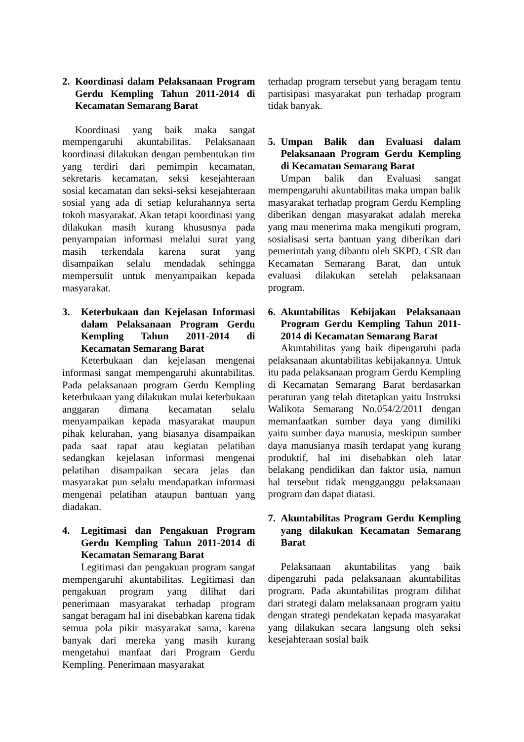2. Koordinasi dalam Pelaksanaan Program Gerdu Kempling Tahun 2011-2014 di Kecamatan Semarang Barat
Koordinasi yang baik maka sangat mempengaruhi akuntabilitas. Pelaksanaan koordinasi dilakukan dengan pembentukan tim yang terdiri dari pemimpin kecamatan, sekretaris kecamatan, seksi kesejahteraan sosial kecamatan dan seksi-seksi kesejahteraan sosial yang ada di setiap kelurahannya serta tokoh masyarakat. Akan tetapi koordinasi yang dilakukan masih kurang khususnya pada penyampaian informasi melalui surat yang masih terkendala karena surat yang disampaikan selalu mendadak sehingga mempersulit untuk menyampaikan kepada masyarakat.
3. Keterbukaan dan Kejelasan Informasi dalam Pelaksanaan Program Gerdu Kempling Tahun 2011-2014 di Kecamatan Semarang Barat
Keterbukaan dan kejelasan mengenai informasi sangat mempengaruhi akuntabilitas. Pada pelaksanaan program Gerdu Kempling keterbukaan yang dilakukan mulai keterbukaan anggaran dimana kecamatan selalu menyampaikan kepada masyarakat maupun pihak kelurahan, yang biasanya disampaikan pada saat rapat atau kegiatan pelatihan sedangkan kejelasan informasi mengenai pelatihan disampaikan secara jelas dan masyarakat pun selalu mendapatkan informasi mengenai pelatihan ataupun bantuan yang diadakan.
4. Legitimasi dan Pengakuan Program Gerdu Kempling Tahun 2011-2014 di Kecamatan Semarang Barat
Legitimasi dan pengakuan program sangat mempengaruhi akuntabilitas. Legitimasi dan pengakuan program yang dilihat dari penerimaan masyarakat terhadap program sangat beragam hal ini disebabkan karena tidak semua pola pikir masyarakat sama, karena banyak dari mereka yang masih kurang mengetahui manfaat dari Program Gerdu Kempling. Penerimaan masyarakat
terhadap program tersebut yang beragam tentu partisipasi masyarakat pun terhadap program tidak banyak.
5. Umpan Balik dan Evaluasi dalam Pelaksanaan Program Gerdu Kempling di Kecamatan Semarang Barat
Umpan balik dan Evaluasi sangat mempengaruhi akuntabilitas maka umpan balik masyarakat terhadap program Gerdu Kempling diberikan dengan masyarakat adalah mereka yang mau menerima maka mengikuti program, sosialisasi serta bantuan yang diberikan dari pemerintah yang dibantu oleh SKPD, CSR dan Kecamatan Semarang Barat, dan untuk evaluasi dilakukan setelah pelaksanaan program.
6. Akuntabilitas Kebijakan Pelaksanaan Program Gerdu Kempling Tahun 2011-2014 di Kecamatan Semarang Barat
Akuntabilitas yang baik dipengaruhi pada pelaksanaan akuntabilitas kebijakannya. Untuk itu pada pelaksanaan program Gerdu Kempling di Kecamatan Semarang Barat berdasarkan peraturan yang telah ditetapkan yaitu Instruksi Walikota Semarang No.054/2/2011 dengan memanfaatkan sumber daya yang dimiliki yaitu sumber daya manusia, meskipun sumber daya manusianya masih terdapat yang kurang produktif, hal ini disebabkan oleh latar belakang pendidikan dan faktor usia, namun hal tersebut tidak mengganggu pelaksanaan program dan dapat diatasi.
7. Akuntabilitas Program Gerdu Kempling yang dilakukan Kecamatan Semarang Barat
Pelaksanaan akuntabilitas yang baik dipengaruhi pada pelaksanaan akuntabilitas program. Pada akuntabilitas program dilihat dari strategi dalam melaksanaan program yaitu dengan strategi pendekatan kepada masyarakat yang dilakukan secara langsung oleh seksi kesejahteraan sosial baik